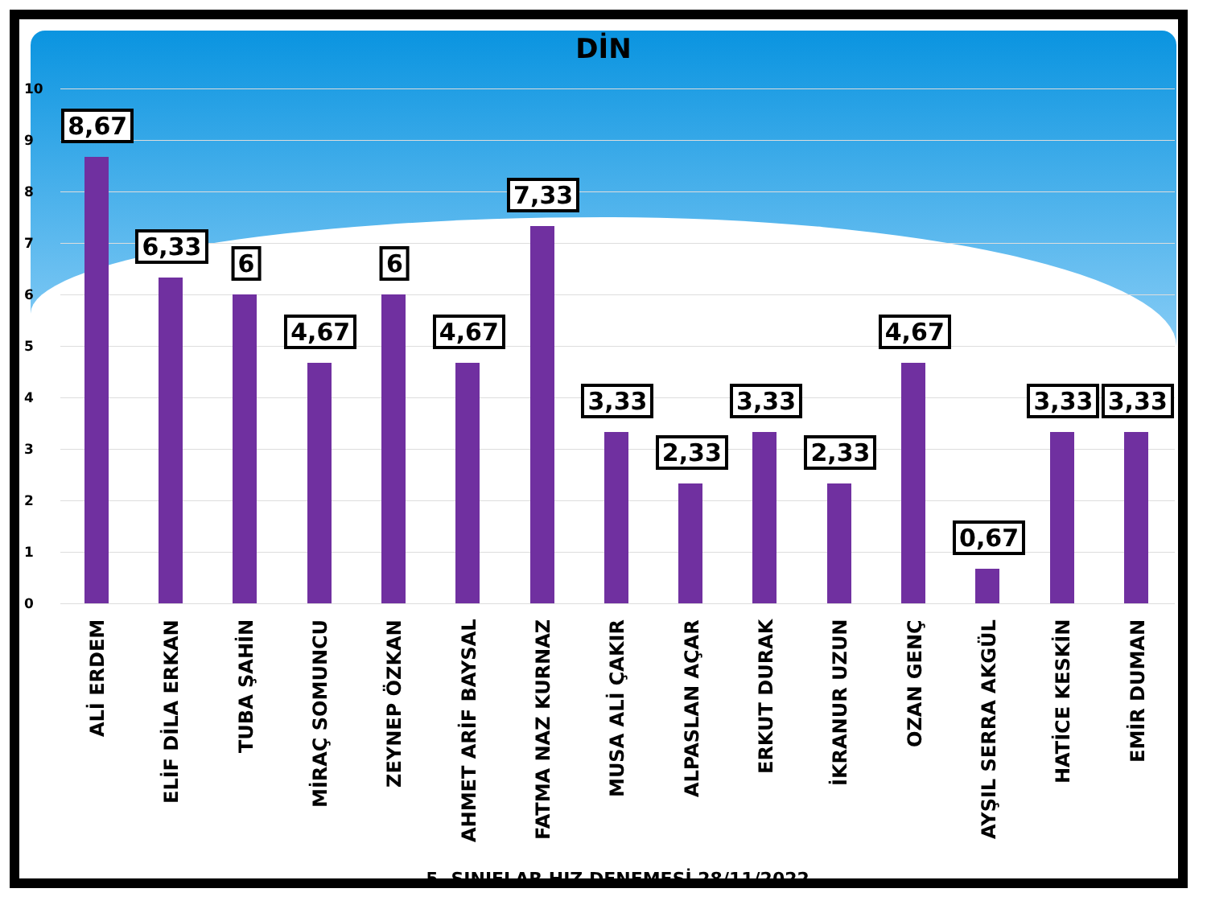DİN
10
9
8
7
6
5
4
3
2
1
0
8,67
6,33
6
4,67
6
4,67
7,33
3,33
2,33
3,33
2,33
4,67
0,67
3,33
3,33
ALİ ERDEM
ELİF DİLA ERKAN
TUBA ŞAHİN
MİRAÇ SOMUNCU
ZEYNEP ÖZKAN
AHMET ARİF BAYSAL
FATMA NAZ KURNAZ
MUSA ALİ ÇAKIR
ALPASLAN AÇAR
ERKUT DURAK
İKRANUR UZUN
OZAN GENÇ
AYŞIL SERRA AKGÜL
HATİCE KESKİN
EMİR DUMAN
5. SINIFLAR HIZ DENEMESİ 28/11/2022